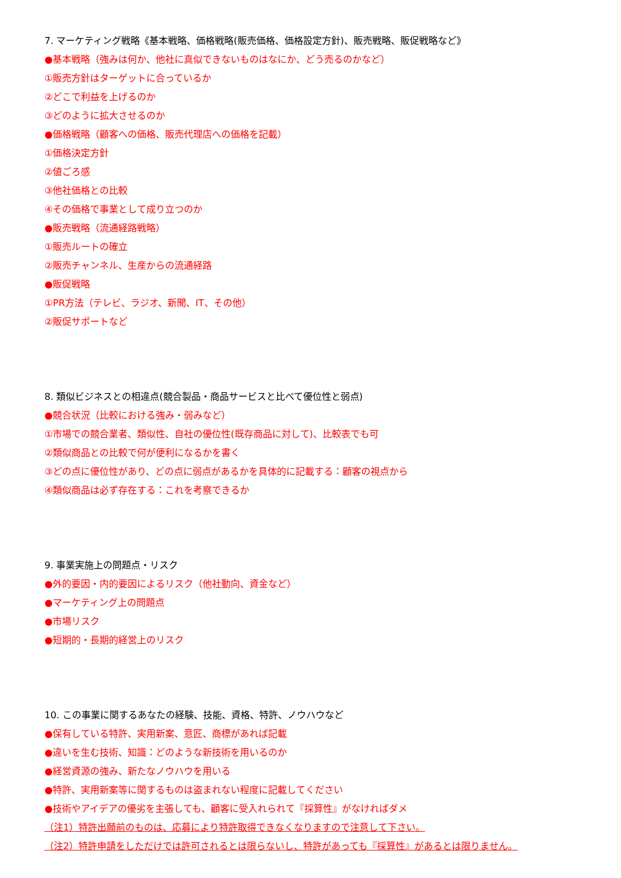7. マーケティング戦略《基本戦略、価格戦略(販売価格、価格設定方針)、販売戦略、販促戦略など》
●基本戦略（強みは何か、他社に真似できないものはなにか、どう売るのかなど）
①販売方針はターゲットに合っているか
②どこで利益を上げるのか
③どのように拡大させるのか
●価格戦略（顧客への価格、販売代理店への価格を記載）
①価格決定方針
②値ごろ感
③他社価格との比較
④その価格で事業として成り立つのか
●販売戦略（流通経路戦略）
①販売ルートの確立
②販売チャンネル、生産からの流通経路
●販促戦略
①PR方法（テレビ、ラジオ、新聞、IT、その他）
②販促サポートなど
8. 類似ビジネスとの相違点(競合製品・商品サービスと比べて優位性と弱点)
●競合状況（比較における強み・弱みなど）
①市場での競合業者、類似性、自社の優位性(既存商品に対して)、比較表でも可
②類似商品との比較で何が便利になるかを書く
③どの点に優位性があり、どの点に弱点があるかを具体的に記載する：顧客の視点から
④類似商品は必ず存在する：これを考察できるか
9. 事業実施上の問題点・リスク
●外的要因・内的要因によるリスク（他社動向、資金など）
●マーケティング上の問題点
●市場リスク
●短期的・長期的経営上のリスク
10. この事業に関するあなたの経験、技能、資格、特許、ノウハウなど
●保有している特許、実用新案、意匠、商標があれば記載
●違いを生む技術、知識：どのような新技術を用いるのか
●経営資源の強み、新たなノウハウを用いる
●特許、実用新案等に関するものは盗まれない程度に記載してください
●技術やアイデアの優劣を主張しても、顧客に受入れられて『採算性』がなければダメ
（注1）特許出願前のものは、応募により特許取得できなくなりますので注意して下さい。
（注2）特許申請をしただけでは許可されるとは限らないし、特許があっても『採算性』があるとは限りません。